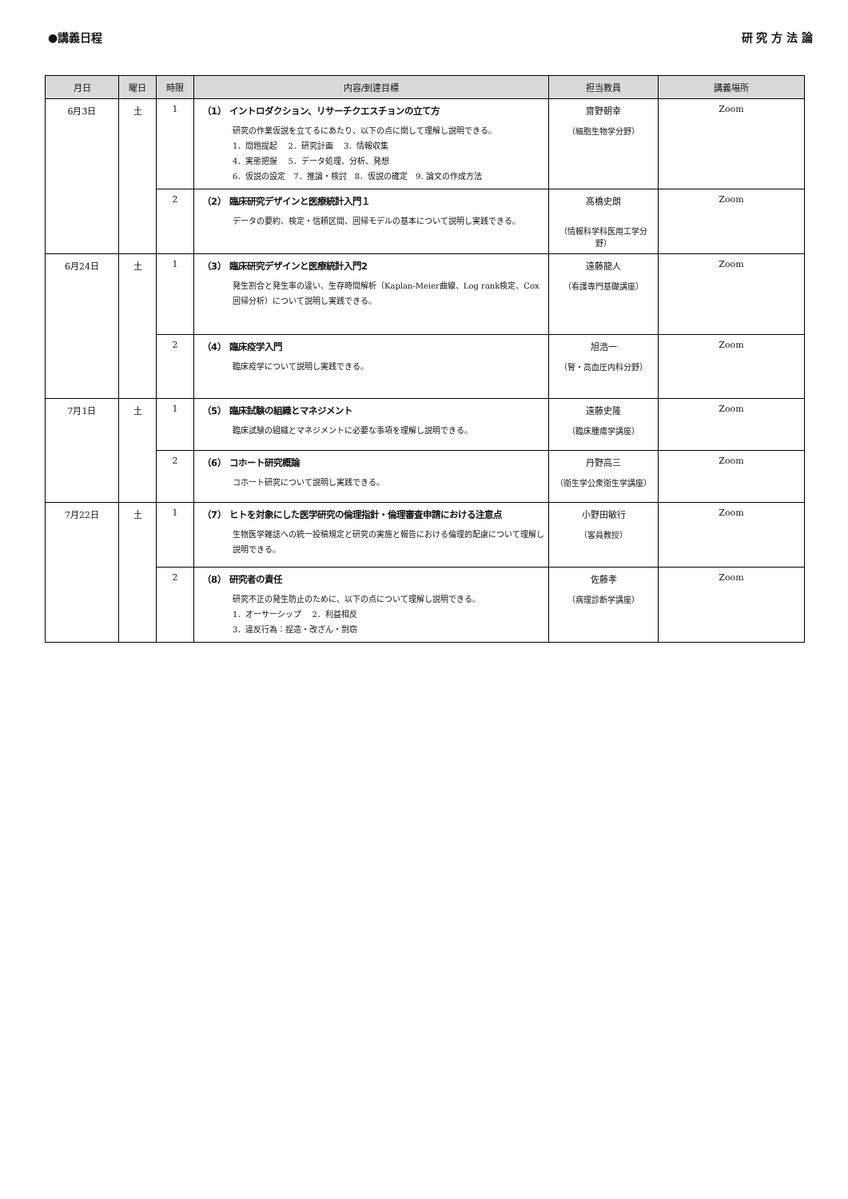●講義日程 研 究 方 法 論
| 月日 | 曜日 | 時限 | 内容/到達目標 | 担当教員 | 講義場所 |
| --- | --- | --- | --- | --- | --- |
| 6月3日 | 土 | 1 | （1） イントロダクション、リサーチクエスチョンの立て方 研究の作業仮説を立てるにあたり、以下の点に関して理解し説明できる。 1．問題提起 2．研究計画 3．情報収集 4．実態把握 5．データ処理、分析、発想 6．仮説の設定 7．推論・検討 8．仮説の確定 9. 論文の作成方法 | 齋野朝幸 （細胞生物学分野） | Zoom |
| | | 2 | （2） 臨床研究デザインと医療統計入門１ データの要約、検定・信頼区間、回帰モデルの基本について説明し実践できる。 | 髙橋史朗 （情報科学科医用工学分野） | Zoom |
| 6月24日 | 土 | 1 | （3） 臨床研究デザインと医療統計入門2 発生割合と発生率の違い、生存時間解析（Kaplan-Meier曲線、Log rank検定、Cox回帰分析）について説明し実践できる。 | 遠藤龍人 （看護専門基礎講座） | Zoom |
| | | 2 | （4） 臨床疫学入門 臨床疫学について説明し実践できる。 | 旭浩一 （腎・高血圧内科分野） | Zoom |
| 7月1日 | 土 | 1 | （5） 臨床試験の組織とマネジメント 臨床試験の組織とマネジメントに必要な事項を理解し説明できる。 | 遠藤史隆 （臨床腫瘍学講座） | Zoom |
| | | 2 | （6） コホート研究概論 コホート研究について説明し実践できる。 | 丹野高三 （衛生学公衆衛生学講座） | Zoom |
| 7月22日 | 土 | 1 | （7） ヒトを対象にした医学研究の倫理指針・倫理審査申請における注意点 生物医学雑誌への統一投稿規定と研究の実施と報告における倫理的配慮について理解し説明できる。 | 小野田敏行 （客員教授） | Zoom |
| | | 2 | （8） 研究者の責任 研究不正の発生防止のために、以下の点について理解し説明できる。 1．オーサーシップ 2．利益相反 3．違反行為：捏造・改ざん・剽窃 | 佐藤孝 （病理診断学講座） | Zoom |